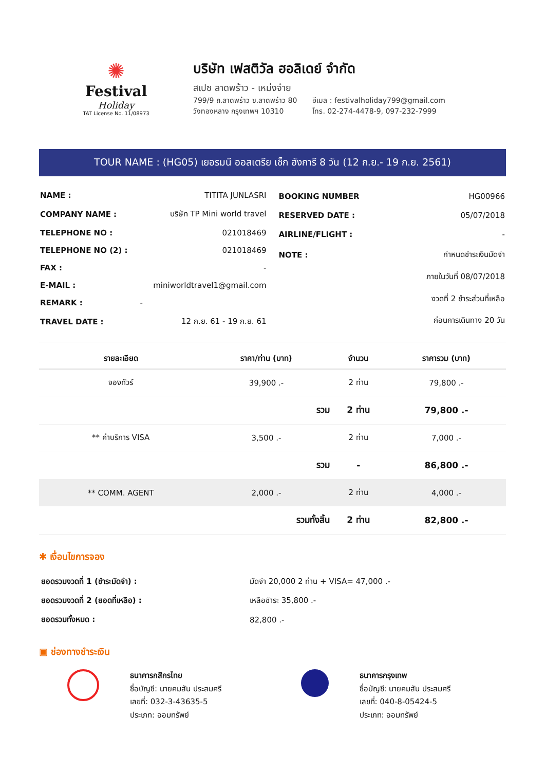✺
Festival
Holiday
TAT License No. 11/08973
บริษัท เฟสติวัล ฮอลิเดย์ จำกัด
สเปซ ลาดพร้าว - เหม่งจ๋าย
799/9 ถ.ลาดพร้าว ซ.ลาดพร้าว 80
วังทองหลาง กรุงเทพฯ 10310
อีเมล : festivalholiday799@gmail.com
โทร. 02-274-4478-9, 097-232-7999
TOUR NAME : (HG05) เยอรมนี ออสเตรีย เช็ก ฮังการี 8 วัน (12 ก.ย.- 19 ก.ย. 2561)
| NAME : | TITITA JUNLASRI |
| COMPANY NAME : | บริษัท TP Mini world travel |
| TELEPHONE NO : | 021018469 |
| TELEPHONE NO (2) : | 021018469 |
| FAX : | - |
| E-MAIL : | miniworldtravel1@gmail.com |
| REMARK : | - |
| TRAVEL DATE : | 12 ก.ย. 61 - 19 ก.ย. 61 |
| BOOKING NUMBER | HG00966 |
| RESERVED DATE : | 05/07/2018 |
| AIRLINE/FLIGHT : | - |
| NOTE : | กำหนดชำระเงินมัดจำ |
| | ภายในวันที่ 08/07/2018 |
| | งวดที่ 2 ชำระส่วนที่เหลือ |
| | ก่อนการเดินทาง 20 วัน |
| รายละเอียด | ราคา/ท่าน (บาท) | จำนวน | ราคารวม (บาท) |
| --- | --- | --- | --- |
| จองทัวร์ | 39,900 .- | 2 ท่าน | 79,800 .- |
| | รวม | 2 ท่าน | 79,800 .- |
| ** ค่าบริการ VISA | 3,500 .- | 2 ท่าน | 7,000 .- |
| | รวม | - | 86,800 .- |
| ** COMM. AGENT | 2,000 .- | 2 ท่าน | 4,000 .- |
| | รวมทั้งสิ้น | 2 ท่าน | 82,800 .- |
✱ เงื่อนไขการจอง
| ยอดรวมงวดที่ 1 (ชำระมัดจำ) : | มัดจำ 20,000 2 ท่าน + VISA= 47,000 .- |
| ยอดรวมงวดที่ 2 (ยอดที่เหลือ) : | เหลือชำระ 35,800 .- |
| ยอดรวมทั้งหมด : | 82,800 .- |
▣ ช่องทางชำระเงิน
ธนาคารกสิกรไทย
ชื่อบัญชี: นายคมสัน ประสมศรี
เลขที่: 032-3-43635-5
ประเภท: ออมทรัพย์
ธนาคารกรุงเทพ
ชื่อบัญชี: นายคมสัน ประสมศรี
เลขที่: 040-8-05424-5
ประเภท: ออมทรัพย์